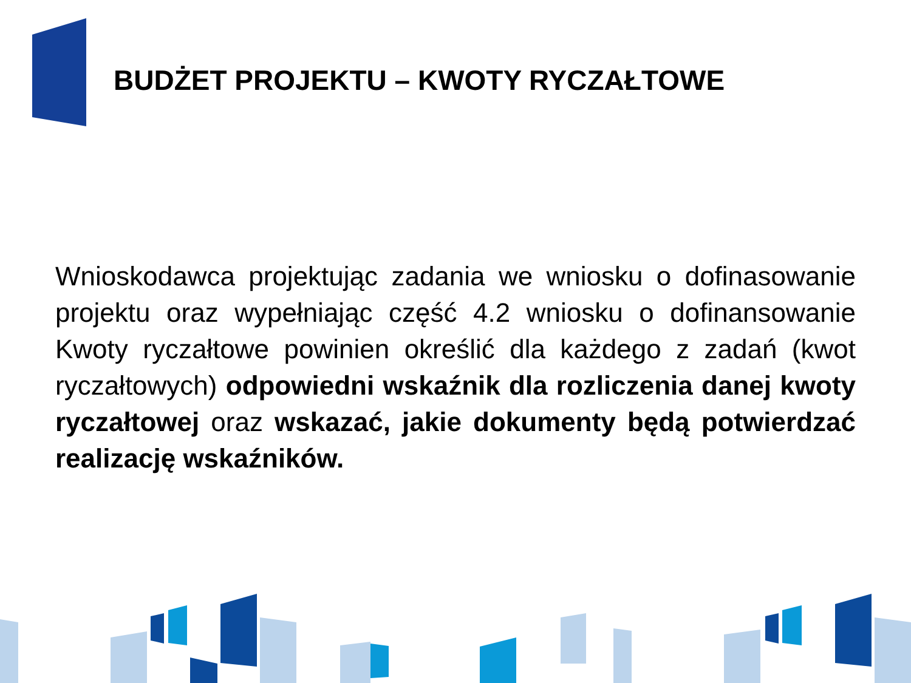BUDŻET PROJEKTU – KWOTY RYCZAŁTOWE
Wnioskodawca projektując zadania we wniosku o dofinasowanie projektu oraz wypełniając część 4.2 wniosku o dofinansowanie Kwoty ryczałtowe powinien określić dla każdego z zadań (kwot ryczałtowych) odpowiedni wskaźnik dla rozliczenia danej kwoty ryczałtowej oraz wskazać, jakie dokumenty będą potwierdzać realizację wskaźników.